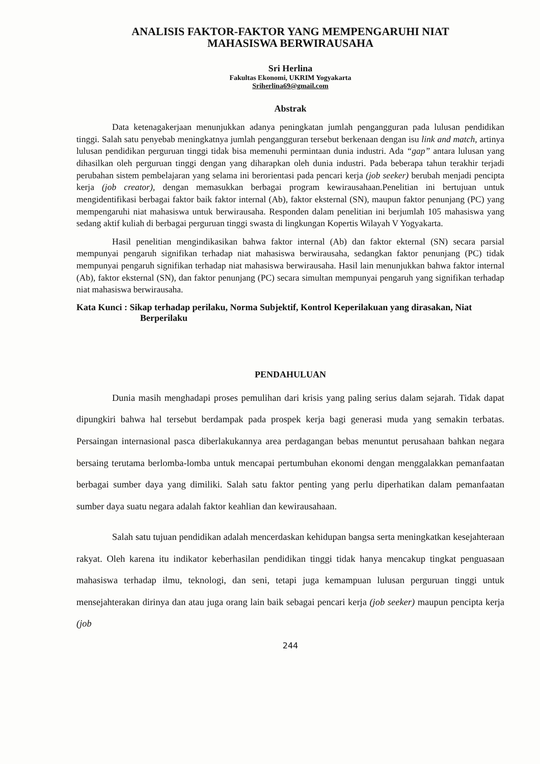ANALISIS FAKTOR-FAKTOR YANG MEMPENGARUHI NIAT
MAHASISWA BERWIRAUSAHA
Sri Herlina
Fakultas Ekonomi, UKRIM Yogyakarta
Sriherlina69@gmail.com
Abstrak
Data ketenagakerjaan menunjukkan adanya peningkatan jumlah pengangguran pada lulusan pendidikan tinggi. Salah satu penyebab meningkatnya jumlah pengangguran tersebut berkenaan dengan isu link and match, artinya lulusan pendidikan perguruan tinggi tidak bisa memenuhi permintaan dunia industri. Ada “gap” antara lulusan yang dihasilkan oleh perguruan tinggi dengan yang diharapkan oleh dunia industri. Pada beberapa tahun terakhir terjadi perubahan sistem pembelajaran yang selama ini berorientasi pada pencari kerja (job seeker) berubah menjadi pencipta kerja (job creator), dengan memasukkan berbagai program kewirausahaan.Penelitian ini bertujuan untuk mengidentifikasi berbagai faktor baik faktor internal (Ab), faktor eksternal (SN), maupun faktor penunjang (PC) yang mempengaruhi niat mahasiswa untuk berwirausaha. Responden dalam penelitian ini berjumlah 105 mahasiswa yang sedang aktif kuliah di berbagai perguruan tinggi swasta di lingkungan Kopertis Wilayah V Yogyakarta.
Hasil penelitian mengindikasikan bahwa faktor internal (Ab) dan faktor ekternal (SN) secara parsial mempunyai pengaruh signifikan terhadap niat mahasiswa berwirausaha, sedangkan faktor penunjang (PC) tidak mempunyai pengaruh signifikan terhadap niat mahasiswa berwirausaha. Hasil lain menunjukkan bahwa faktor internal (Ab), faktor eksternal (SN), dan faktor penunjang (PC) secara simultan mempunyai pengaruh yang signifikan terhadap niat mahasiswa berwirausaha.
Kata Kunci : Sikap terhadap perilaku, Norma Subjektif, Kontrol Keperilakuan yang dirasakan, Niat Berperilaku
PENDAHULUAN
Dunia masih menghadapi proses pemulihan dari krisis yang paling serius dalam sejarah. Tidak dapat dipungkiri bahwa hal tersebut berdampak pada prospek kerja bagi generasi muda yang semakin terbatas. Persaingan internasional pasca diberlakukannya area perdagangan bebas menuntut perusahaan bahkan negara bersaing terutama berlomba-lomba untuk mencapai pertumbuhan ekonomi dengan menggalakkan pemanfaatan berbagai sumber daya yang dimiliki. Salah satu faktor penting yang perlu diperhatikan dalam pemanfaatan sumber daya suatu negara adalah faktor keahlian dan kewirausahaan.
Salah satu tujuan pendidikan adalah mencerdaskan kehidupan bangsa serta meningkatkan kesejahteraan rakyat. Oleh karena itu indikator keberhasilan pendidikan tinggi tidak hanya mencakup tingkat penguasaan mahasiswa terhadap ilmu, teknologi, dan seni, tetapi juga kemampuan lulusan perguruan tinggi untuk mensejahterakan dirinya dan atau juga orang lain baik sebagai pencari kerja (job seeker) maupun pencipta kerja (job
244